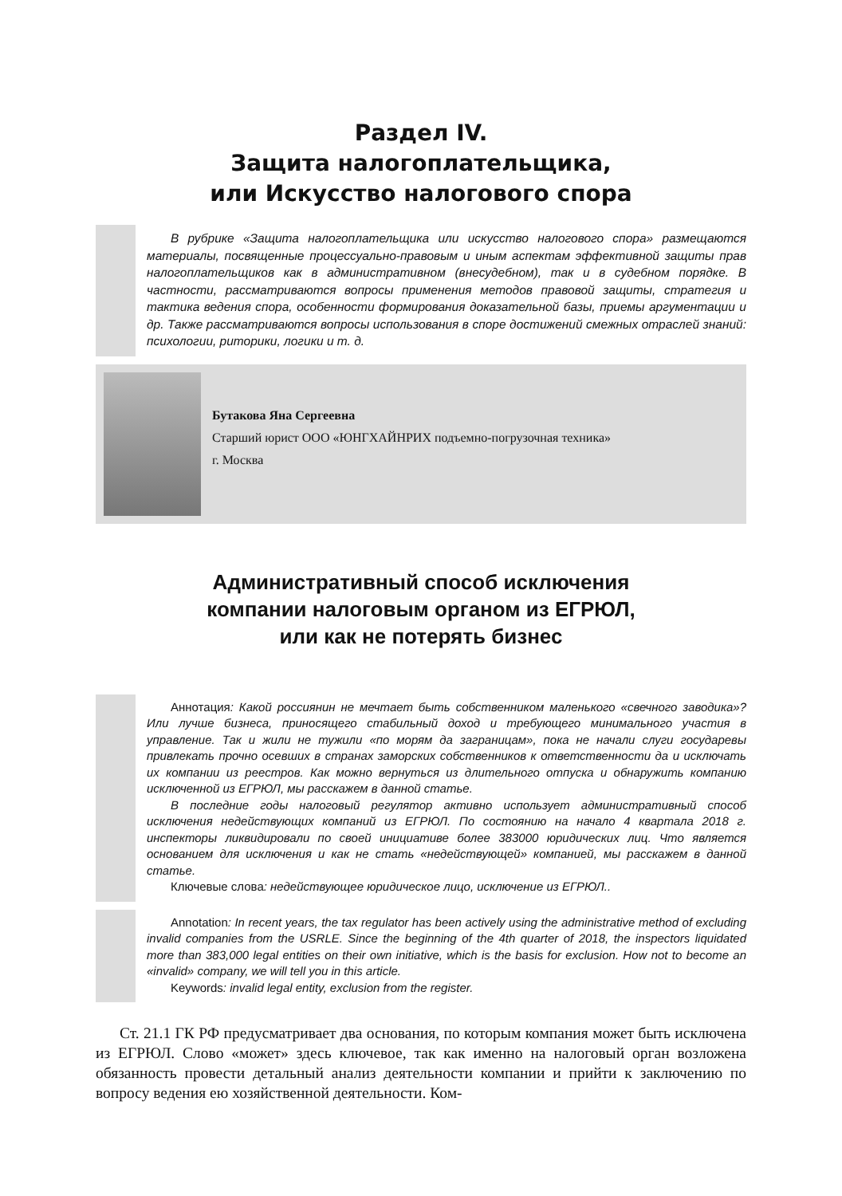Раздел IV.
Защита налогоплательщика,
или Искусство налогового спора
В рубрике «Защита налогоплательщика или искусство налогового спора» размещаются материалы, посвященные процессуально-правовым и иным аспектам эффективной защиты прав налогоплательщиков как в административном (внесудебном), так и в судебном порядке. В частности, рассматриваются вопросы применения методов правовой защиты, стратегия и тактика ведения спора, особенности формирования доказательной базы, приемы аргументации и др. Также рассматриваются вопросы использования в споре достижений смежных отраслей знаний: психологии, риторики, логики и т. д.
Бутакова Яна Сергеевна
Старший юрист ООО «ЮНГХАЙНРИХ подъемно-погрузочная техника»
г. Москва
Административный способ исключения
компании налоговым органом из ЕГРЮЛ,
или как не потерять бизнес
Аннотация: Какой россиянин не мечтает быть собственником маленького «свечного заводика»? Или лучше бизнеса, приносящего стабильный доход и требующего минимального участия в управление. Так и жили не тужили «по морям да заграницам», пока не начали слуги государевы привлекать прочно осевших в странах заморских собственников к ответственности да и исключать их компании из реестров. Как можно вернуться из длительного отпуска и обнаружить компанию исключенной из ЕГРЮЛ, мы расскажем в данной статье.
В последние годы налоговый регулятор активно использует административный способ исключения недействующих компаний из ЕГРЮЛ. По состоянию на начало 4 квартала 2018 г. инспекторы ликвидировали по своей инициативе более 383000 юридических лиц. Что является основанием для исключения и как не стать «недействующей» компанией, мы расскажем в данной статье.
Ключевые слова: недействующее юридическое лицо, исключение из ЕГРЮЛ..
Annotation: In recent years, the tax regulator has been actively using the administrative method of excluding invalid companies from the USRLE. Since the beginning of the 4th quarter of 2018, the inspectors liquidated more than 383,000 legal entities on their own initiative, which is the basis for exclusion. How not to become an «invalid» company, we will tell you in this article.
Keywords: invalid legal entity, exclusion from the register.
Ст. 21.1 ГК РФ предусматривает два основания, по которым компания может быть исключена из ЕГРЮЛ. Слово «может» здесь ключевое, так как именно на налоговый орган возложена обязанность провести детальный анализ деятельности компании и прийти к заключению по вопросу ведения ею хозяйственной деятельности. Ком-